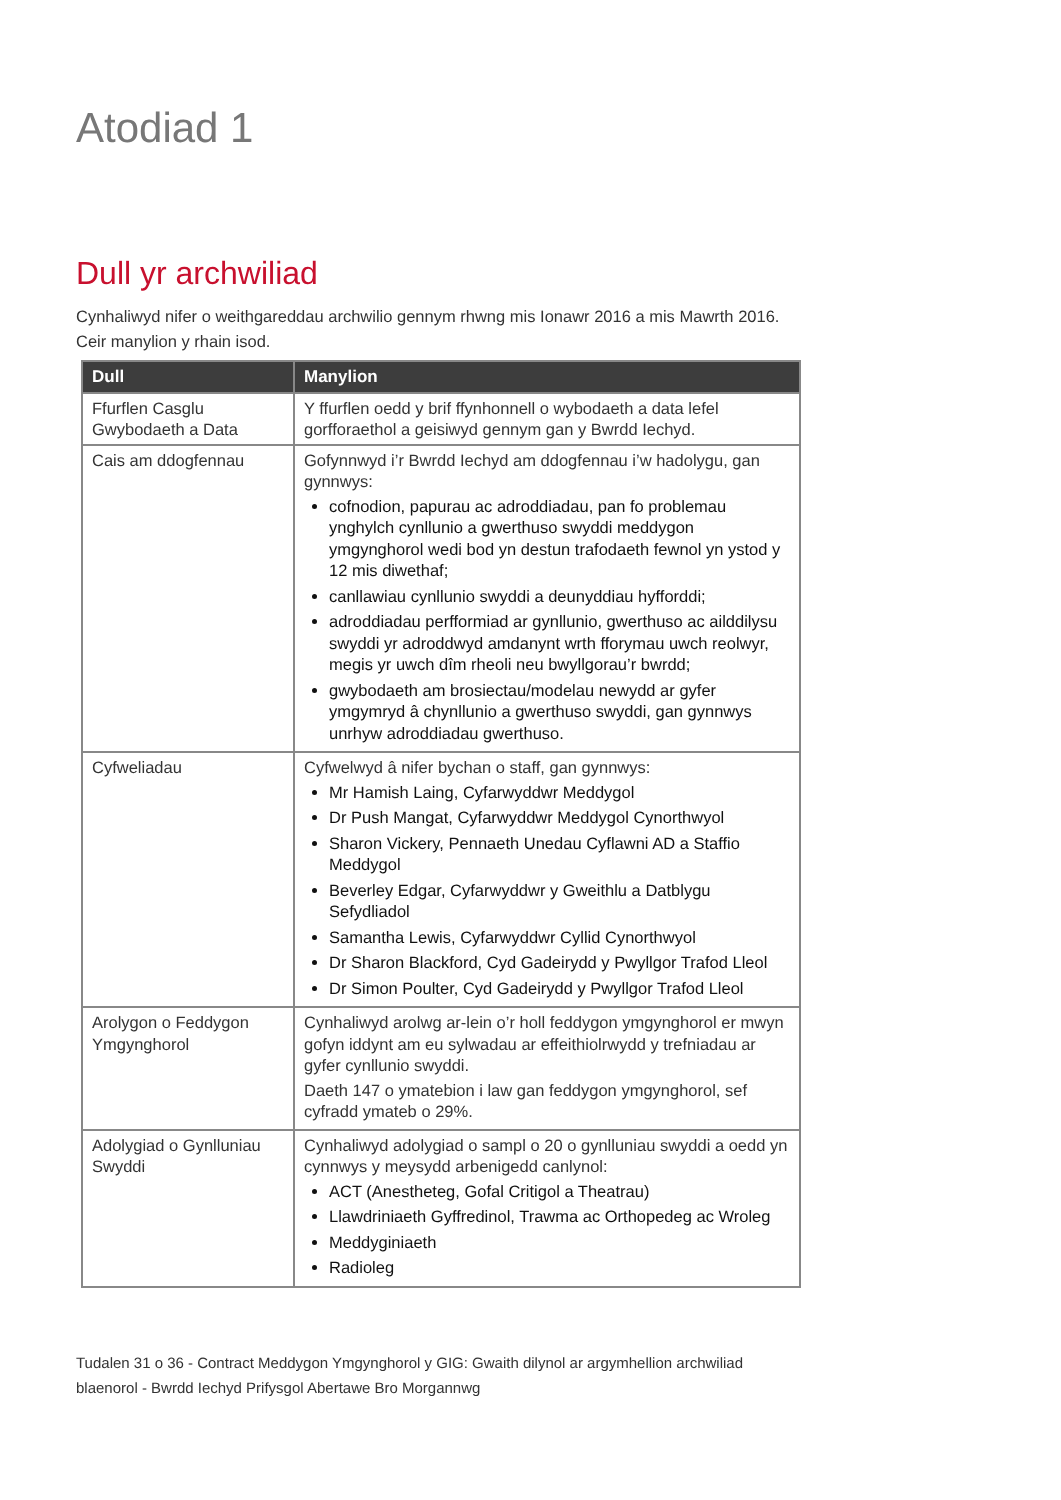Atodiad 1
Dull yr archwiliad
Cynhaliwyd nifer o weithgareddau archwilio gennym rhwng mis Ionawr 2016 a mis Mawrth 2016. Ceir manylion y rhain isod.
| Dull | Manylion |
| --- | --- |
| Ffurflen Casglu Gwybodaeth a Data | Y ffurflen oedd y brif ffynhonnell o wybodaeth a data lefel gorfforaethol a geisiwyd gennym gan y Bwrdd Iechyd. |
| Cais am ddogfennau | Gofynnwyd i’r Bwrdd Iechyd am ddogfennau i’w hadolygu, gan gynnwys: cofnodion, papurau ac adroddiadau, pan fo problemau ynghylch cynllunio a gwerthuso swyddi meddygon ymgynghorol wedi bod yn destun trafodaeth fewnol yn ystod y 12 mis diwethaf; canllawiau cynllunio swyddi a deunyddiau hyfforddi; adroddiadau perfformiad ar gynllunio, gwerthuso ac ailddilysu swyddi yr adroddwyd amdanynt wrth fforymau uwch reolwyr, megis yr uwch dîm rheoli neu bwyllgorau’r bwrdd; gwybodaeth am brosiectau/modelau newydd ar gyfer ymgymryd â chynllunio a gwerthuso swyddi, gan gynnwys unrhyw adroddiadau gwerthuso. |
| Cyfweliadau | Cyfwelwyd â nifer bychan o staff, gan gynnwys: Mr Hamish Laing, Cyfarwyddwr Meddygol Dr Push Mangat, Cyfarwyddwr Meddygol Cynorthwyol Sharon Vickery, Pennaeth Unedau Cyflawni AD a Staffio Meddygol Beverley Edgar, Cyfarwyddwr y Gweithlu a Datblygu Sefydliadol Samantha Lewis, Cyfarwyddwr Cyllid Cynorthwyol Dr Sharon Blackford, Cyd Gadeirydd y Pwyllgor Trafod Lleol Dr Simon Poulter, Cyd Gadeirydd y Pwyllgor Trafod Lleol |
| Arolygon o Feddygon Ymgynghorol | Cynhaliwyd arolwg ar-lein o’r holl feddygon ymgynghorol er mwyn gofyn iddynt am eu sylwadau ar effeithiolrwydd y trefniadau ar gyfer cynllunio swyddi. Daeth 147 o ymatebion i law gan feddygon ymgynghorol, sef cyfradd ymateb o 29%. |
| Adolygiad o Gynlluniau Swyddi | Cynhaliwyd adolygiad o sampl o 20 o gynlluniau swyddi a oedd yn cynnwys y meysydd arbenigedd canlynol: ACT (Anestheteg, Gofal Critigol a Theatrau) Llawdriniaeth Gyffredinol, Trawma ac Orthopedeg ac Wroleg Meddyginiaeth Radioleg |
Tudalen 31 o 36 - Contract Meddygon Ymgynghorol y GIG: Gwaith dilynol ar argymhellion archwiliad blaenorol - Bwrdd Iechyd Prifysgol Abertawe Bro Morgannwg